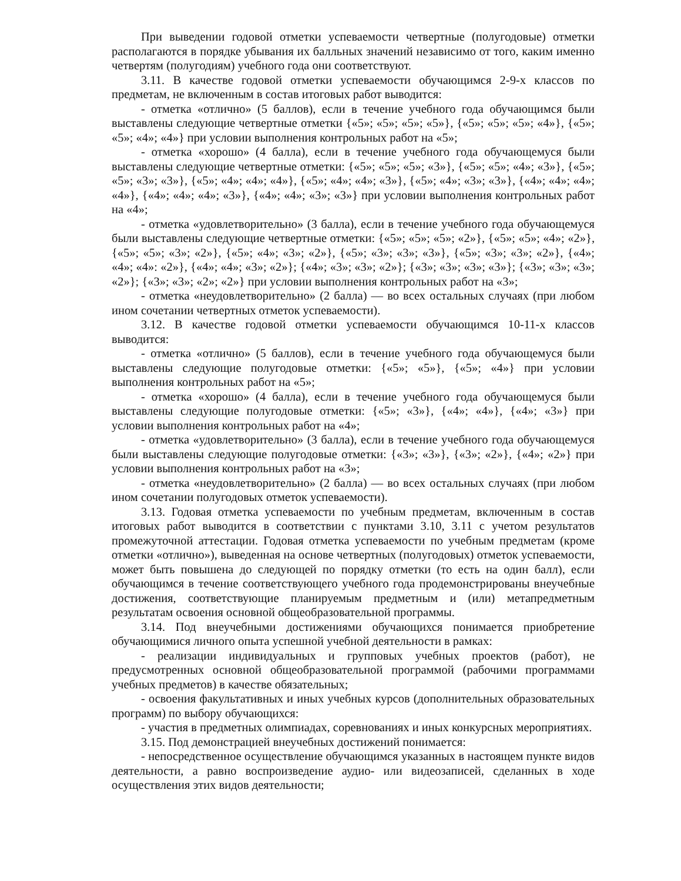При выведении годовой отметки успеваемости четвертные (полугодовые) отметки располагаются в порядке убывания их балльных значений независимо от того, каким именно четвертям (полугодиям) учебного года они соответствуют.
3.11. В качестве годовой отметки успеваемости обучающимся 2-9-х классов по предметам, не включенным в состав итоговых работ выводится:
- отметка «отлично» (5 баллов), если в течение учебного года обучающимся были выставлены следующие четвертные отметки {«5»; «5»; «5»; «5»}, {«5»; «5»; «5»; «4»}, {«5»; «5»; «4»; «4»} при условии выполнения контрольных работ на «5»;
- отметка «хорошо» (4 балла), если в течение учебного года обучающемуся были выставлены следующие четвертные отметки: {«5»; «5»; «5»; «3»}, {«5»; «5»; «4»; «3»}, {«5»; «5»; «3»; «3»}, {«5»; «4»; «4»; «4»}, {«5»; «4»; «4»; «3»}, {«5»; «4»; «3»; «3»}, {«4»; «4»; «4»; «4»}, {«4»; «4»; «4»; «3»}, {«4»; «4»; «3»; «3»} при условии выполнения контрольных работ на «4»;
- отметка «удовлетворительно» (3 балла), если в течение учебного года обучающемуся были выставлены следующие четвертные отметки: {«5»; «5»; «5»; «2»}, {«5»; «5»; «4»; «2»}, {«5»; «5»; «3»; «2»}, {«5»; «4»; «3»; «2»}, {«5»; «3»; «3»; «3»}, {«5»; «3»; «3»; «2»}, {«4»; «4»; «4»: «2»}, {«4»; «4»; «3»; «2»}; {«4»; «3»; «3»; «2»}; {«3»; «3»; «3»; «3»}; {«3»; «3»; «3»; «2»}; {«3»; «3»; «2»; «2»} при условии выполнения контрольных работ на «3»;
- отметка «неудовлетворительно» (2 балла) — во всех остальных случаях (при любом ином сочетании четвертных отметок успеваемости).
3.12. В качестве годовой отметки успеваемости обучающимся 10-11-х классов выводится:
- отметка «отлично» (5 баллов), если в течение учебного года обучающемуся были выставлены следующие полугодовые отметки: {«5»; «5»}, {«5»; «4»} при условии выполнения контрольных работ на «5»;
- отметка «хорошо» (4 балла), если в течение учебного года обучающемуся были выставлены следующие полугодовые отметки: {«5»; «3»}, {«4»; «4»}, {«4»; «3»} при условии выполнения контрольных работ на «4»;
- отметка «удовлетворительно» (3 балла), если в течение учебного года обучающемуся были выставлены следующие полугодовые отметки: {«3»; «3»}, {«3»; «2»}, {«4»; «2»} при условии выполнения контрольных работ на «3»;
- отметка «неудовлетворительно» (2 балла) — во всех остальных случаях (при любом ином сочетании полугодовых отметок успеваемости).
3.13. Годовая отметка успеваемости по учебным предметам, включенным в состав итоговых работ выводится в соответствии с пунктами 3.10, 3.11 с учетом результатов промежуточной аттестации. Годовая отметка успеваемости по учебным предметам (кроме отметки «отлично»), выведенная на основе четвертных (полугодовых) отметок успеваемости, может быть повышена до следующей по порядку отметки (то есть на один балл), если обучающимся в течение соответствующего учебного года продемонстрированы внеучебные достижения, соответствующие планируемым предметным и (или) метапредметным результатам освоения основной общеобразовательной программы.
3.14. Под внеучебными достижениями обучающихся понимается приобретение обучающимися личного опыта успешной учебной деятельности в рамках:
- реализации индивидуальных и групповых учебных проектов (работ), не предусмотренных основной общеобразовательной программой (рабочими программами учебных предметов) в качестве обязательных;
- освоения факультативных и иных учебных курсов (дополнительных образовательных программ) по выбору обучающихся:
- участия в предметных олимпиадах, соревнованиях и иных конкурсных мероприятиях.
3.15. Под демонстрацией внеучебных достижений понимается:
- непосредственное осуществление обучающимся указанных в настоящем пункте видов деятельности, а равно воспроизведение аудио- или видеозаписей, сделанных в ходе осуществления этих видов деятельности;